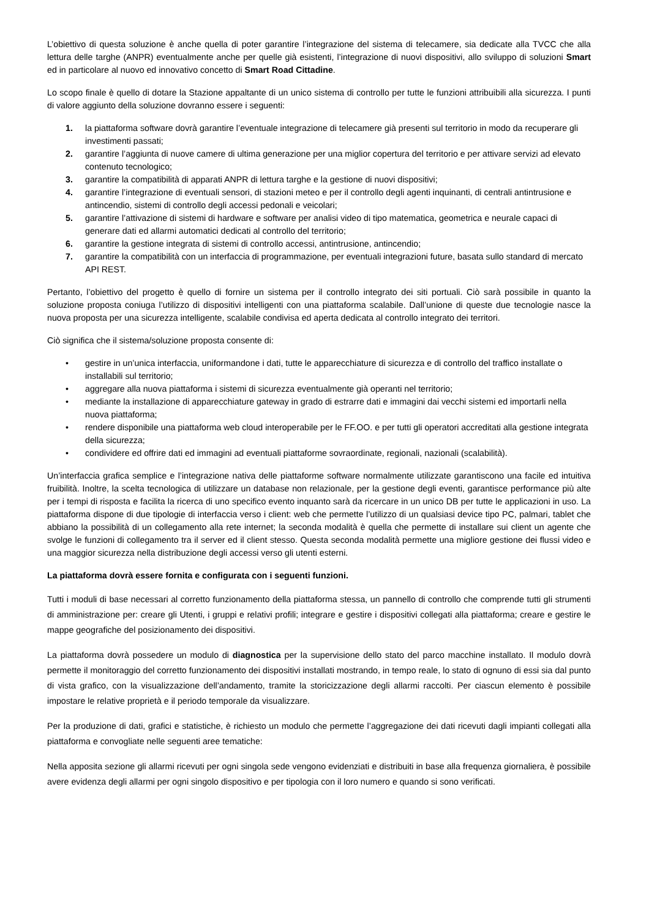L’obiettivo di questa soluzione è anche quella di poter garantire l’integrazione del sistema di telecamere, sia dedicate alla TVCC che alla lettura delle targhe (ANPR) eventualmente anche per quelle già esistenti, l’integrazione di nuovi dispositivi, allo sviluppo di soluzioni Smart ed in particolare al nuovo ed innovativo concetto di Smart Road Cittadine.
Lo scopo finale è quello di dotare la Stazione appaltante di un unico sistema di controllo per tutte le funzioni attribuibili alla sicurezza. I punti di valore aggiunto della soluzione dovranno essere i seguenti:
1. la piattaforma software dovrà garantire l’eventuale integrazione di telecamere già presenti sul territorio in modo da recuperare gli investimenti passati;
2. garantire l’aggiunta di nuove camere di ultima generazione per una miglior copertura del territorio e per attivare servizi ad elevato contenuto tecnologico;
3. garantire la compatibilità di apparati ANPR di lettura targhe e la gestione di nuovi dispositivi;
4. garantire l’integrazione di eventuali sensori, di stazioni meteo e per il controllo degli agenti inquinanti, di centrali antintrusione e antincendio, sistemi di controllo degli accessi pedonali e veicolari;
5. garantire l’attivazione di sistemi di hardware e software per analisi video di tipo matematica, geometrica e neurale capaci di generare dati ed allarmi automatici dedicati al controllo del territorio;
6. garantire la gestione integrata di sistemi di controllo accessi, antintrusione, antincendio;
7. garantire la compatibilità con un interfaccia di programmazione, per eventuali integrazioni future, basata sullo standard di mercato API REST.
Pertanto, l’obiettivo del progetto è quello di fornire un sistema per il controllo integrato dei siti portuali. Ciò sarà possibile in quanto la soluzione proposta coniuga l’utilizzo di dispositivi intelligenti con una piattaforma scalabile. Dall’unione di queste due tecnologie nasce la nuova proposta per una sicurezza intelligente, scalabile condivisa ed aperta dedicata al controllo integrato dei territori.
Ciò significa che il sistema/soluzione proposta consente di:
• gestire in un’unica interfaccia, uniformandone i dati, tutte le apparecchiature di sicurezza e di controllo del traffico installate o installabili sul territorio;
• aggregare alla nuova piattaforma i sistemi di sicurezza eventualmente già operanti nel territorio;
• mediante la installazione di apparecchiature gateway in grado di estrarre dati e immagini dai vecchi sistemi ed importarli nella nuova piattaforma;
• rendere disponibile una piattaforma web cloud interoperabile per le FF.OO. e per tutti gli operatori accreditati alla gestione integrata della sicurezza;
• condividere ed offrire dati ed immagini ad eventuali piattaforme sovraordinate, regionali, nazionali (scalabilità).
Un’interfaccia grafica semplice e l’integrazione nativa delle piattaforme software normalmente utilizzate garantiscono una facile ed intuitiva fruibilità. Inoltre, la scelta tecnologica di utilizzare un database non relazionale, per la gestione degli eventi, garantisce performance più alte per i tempi di risposta e facilita la ricerca di uno specifico evento inquanto sarà da ricercare in un unico DB per tutte le applicazioni in uso. La piattaforma dispone di due tipologie di interfaccia verso i client: web che permette l’utilizzo di un qualsiasi device tipo PC, palmari, tablet che abbiano la possibilità di un collegamento alla rete internet; la seconda modalità è quella che permette di installare sui client un agente che svolge le funzioni di collegamento tra il server ed il client stesso. Questa seconda modalità permette una migliore gestione dei flussi video e una maggior sicurezza nella distribuzione degli accessi verso gli utenti esterni.
La piattaforma dovrà essere fornita e configurata con i seguenti funzioni.
Tutti i moduli di base necessari al corretto funzionamento della piattaforma stessa, un pannello di controllo che comprende tutti gli strumenti di amministrazione per: creare gli Utenti, i gruppi e relativi profili; integrare e gestire i dispositivi collegati alla piattaforma; creare e gestire le mappe geografiche del posizionamento dei dispositivi.
La piattaforma dovrà possedere un modulo di diagnostica per la supervisione dello stato del parco macchine installato. Il modulo dovrà permette il monitoraggio del corretto funzionamento dei dispositivi installati mostrando, in tempo reale, lo stato di ognuno di essi sia dal punto di vista grafico, con la visualizzazione dell’andamento, tramite la storicizzazione degli allarmi raccolti. Per ciascun elemento è possibile impostare le relative proprietà e il periodo temporale da visualizzare.
Per la produzione di dati, grafici e statistiche, è richiesto un modulo che permette l’aggregazione dei dati ricevuti dagli impianti collegati alla piattaforma e convogliate nelle seguenti aree tematiche:
Nella apposita sezione gli allarmi ricevuti per ogni singola sede vengono evidenziati e distribuiti in base alla frequenza giornaliera, è possibile avere evidenza degli allarmi per ogni singolo dispositivo e per tipologia con il loro numero e quando si sono verificati.